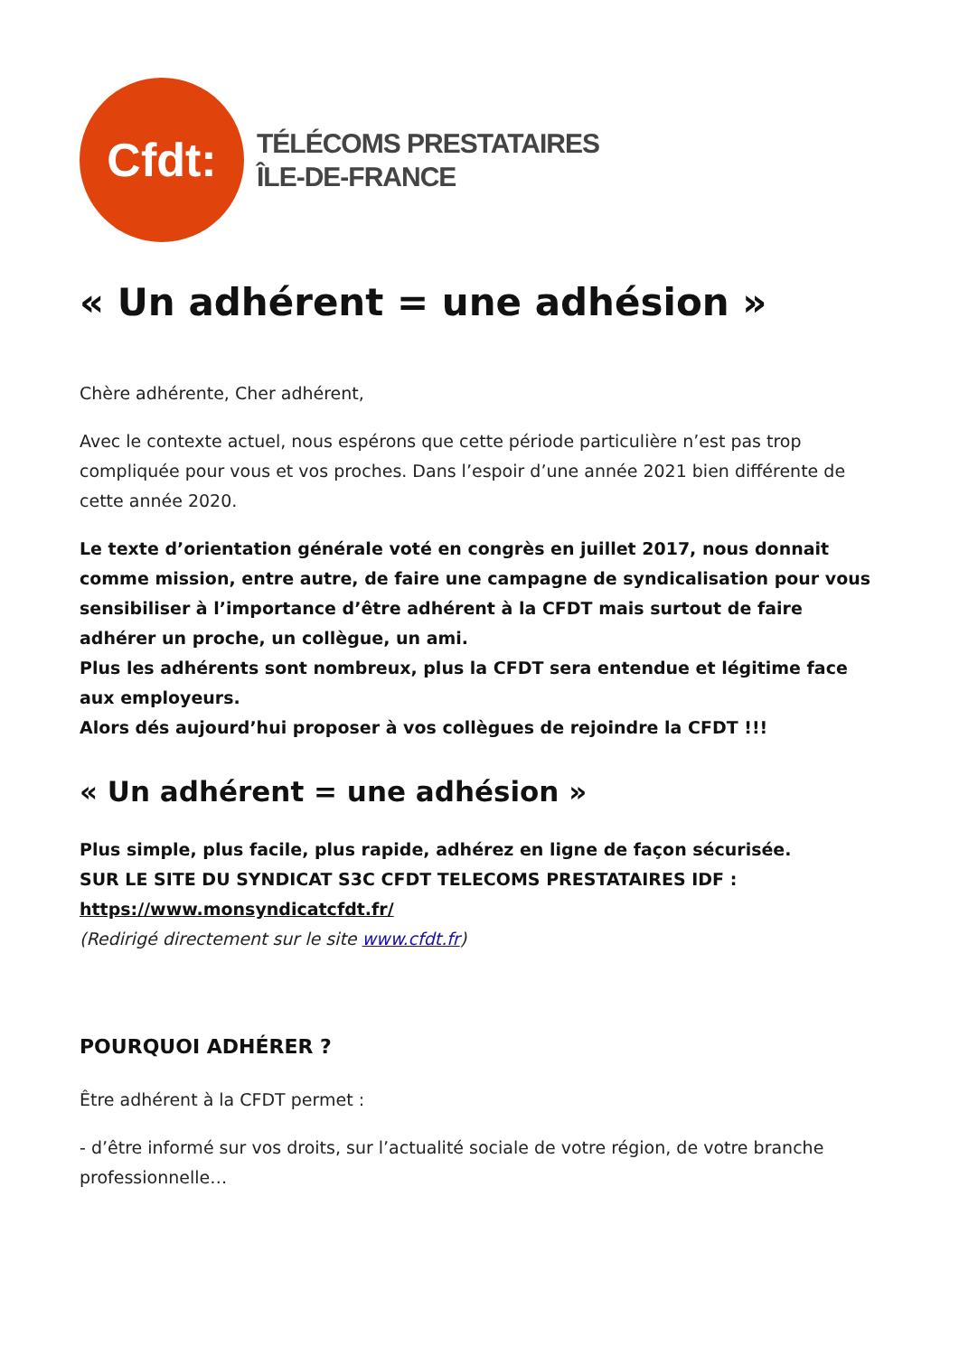Cfdt:
TÉLÉCOMS PRESTATAIRES
ÎLE-DE-FRANCE
« Un adhérent = une adhésion »
Chère adhérente, Cher adhérent,
Avec le contexte actuel, nous espérons que cette période particulière n’est pas trop compliquée pour vous et vos proches. Dans l’espoir d’une année 2021 bien différente de cette année 2020.
Le texte d’orientation générale voté en congrès en juillet 2017, nous donnait comme mission, entre autre, de faire une campagne de syndicalisation pour vous sensibiliser à l’importance d’être adhérent à la CFDT mais surtout de faire adhérer un proche, un collègue, un ami.
Plus les adhérents sont nombreux, plus la CFDT sera entendue et légitime face aux employeurs.
Alors dés aujourd’hui proposer à vos collègues de rejoindre la CFDT !!!
« Un adhérent = une adhésion »
Plus simple, plus facile, plus rapide, adhérez en ligne de façon sécurisée.
SUR LE SITE DU SYNDICAT S3C CFDT TELECOMS PRESTATAIRES IDF :
https://www.monsyndicatcfdt.fr/
(Redirigé directement sur le site www.cfdt.fr)
POURQUOI ADHÉRER ?
Être adhérent à la CFDT permet :
- d’être informé sur vos droits, sur l’actualité sociale de votre région, de votre branche professionnelle…